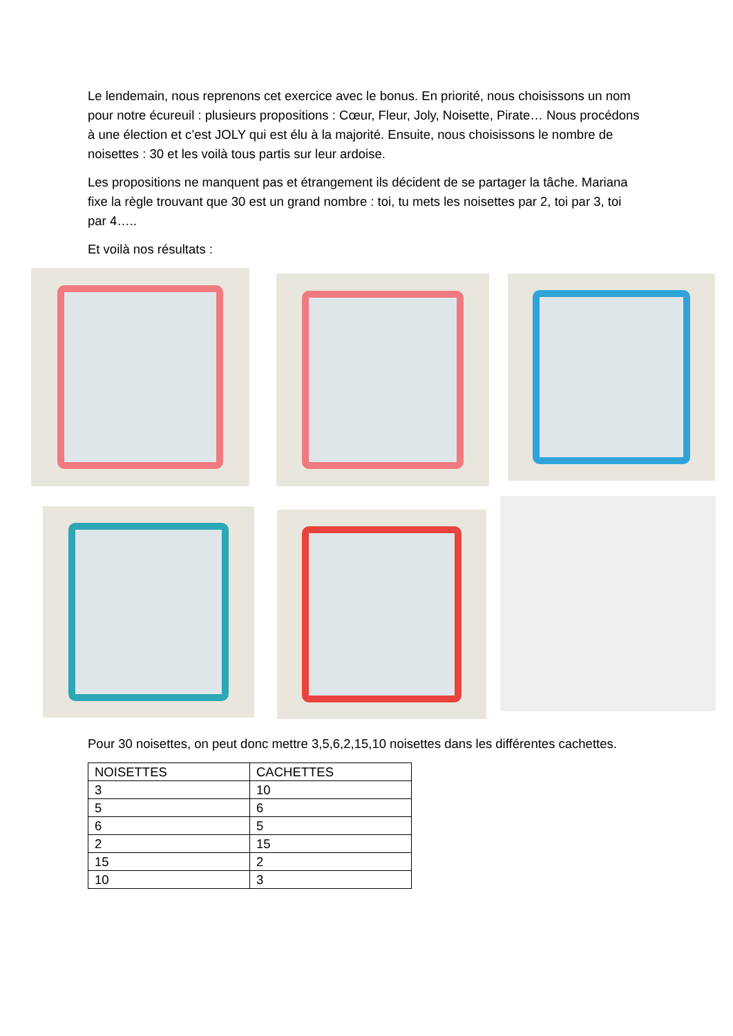Le lendemain, nous reprenons cet exercice avec le bonus. En priorité, nous choisissons un nom pour notre écureuil : plusieurs propositions : Cœur, Fleur, Joly, Noisette, Pirate… Nous procédons à une élection et c’est JOLY qui est élu à la majorité. Ensuite, nous choisissons le nombre de noisettes : 30 et les voilà tous partis sur leur ardoise.
Les propositions ne manquent pas et étrangement ils décident de se partager la tâche. Mariana fixe la règle trouvant que 30 est un grand nombre : toi, tu mets les noisettes par 2, toi par 3, toi par 4…..
Et voilà nos résultats :
Pour 30 noisettes, on peut donc mettre 3,5,6,2,15,10 noisettes dans les différentes cachettes.
| NOISETTES | CACHETTES |
| --- | --- |
| 3 | 10 |
| 5 | 6 |
| 6 | 5 |
| 2 | 15 |
| 15 | 2 |
| 10 | 3 |